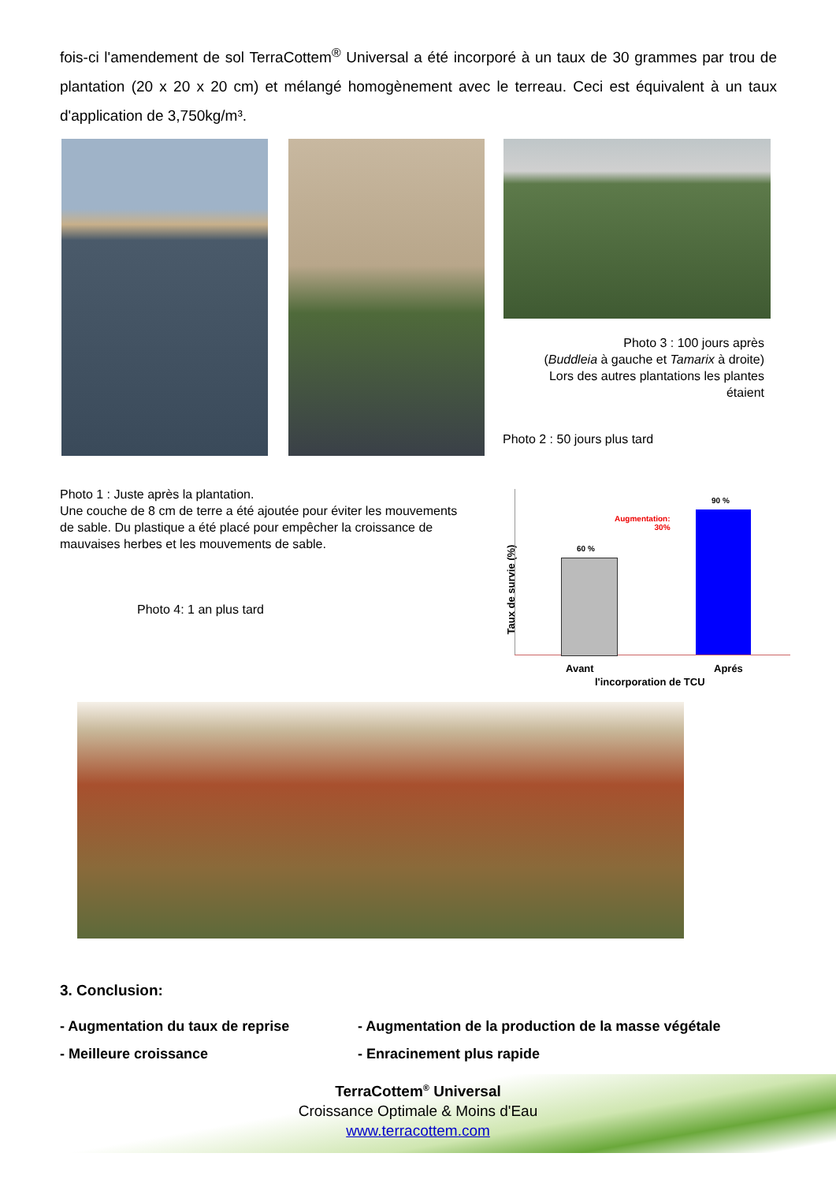fois-ci l'amendement de sol TerraCottem<sup>®</sup> Universal a été incorporé à un taux de 30 grammes par trou de plantation (20 x 20 x 20 cm) et mélangé homogènement avec le terreau. Ceci est équivalent à un taux d'application de 3,750kg/m³.
Photo 3 : 100 jours après
(Buddleia à gauche et Tamarix à droite)
Lors des autres plantations les plantes étaient
Photo 2 : 50 jours plus tard
Photo 1 : Juste après la plantation.
Une couche de 8 cm de terre a été ajoutée pour éviter les mouvements de sable. Du plastique a été placé pour empêcher la croissance de mauvaises herbes et les mouvements de sable.
Photo 4: 1 an plus tard
Taux de survie (%)
60 %
90 %
Augmentation:
30%
Avant Aprés
l'incorporation de TCU
3. Conclusion:
- Augmentation du taux de reprise
- Augmentation de la production de la masse végétale
- Meilleure croissance
- Enracinement plus rapide
TerraCottem<sup>®</sup> Universal
Croissance Optimale & Moins d'Eau
www.terracottem.com